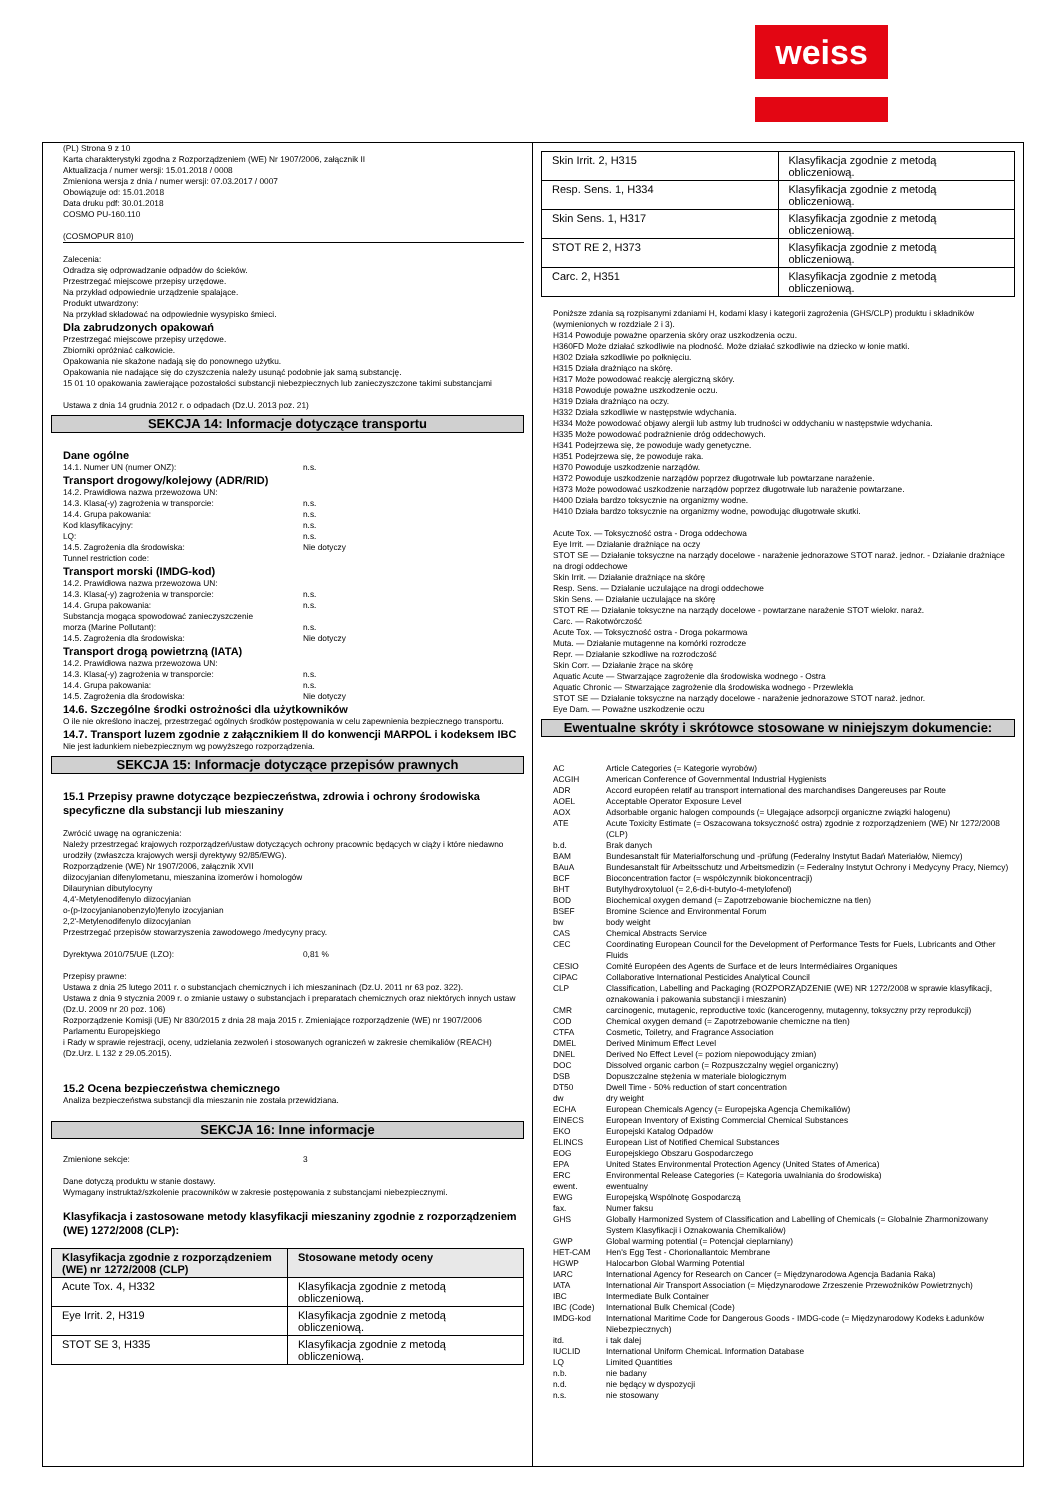weiss
(PL) Strona 9 z 10
Karta charakterystyki zgodna z Rozporządzeniem (WE) Nr 1907/2006, załącznik II
Aktualizacja / numer wersji: 15.01.2018 / 0008
Zmieniona wersja z dnia / numer wersji: 07.03.2017 / 0007
Obowiązuje od: 15.01.2018
Data druku pdf: 30.01.2018
COSMO PU-160.110
(COSMOPUR 810)
Zalecenia:
Odradza się odprowadzanie odpadów do ścieków.
Przestrzegać miejscowe przepisy urzędowe.
Na przykład odpowiednie urządzenie spalające.
Produkt utwardzony:
Na przykład składować na odpowiednie wysypisko śmieci.
Dla zabrudzonych opakowań
Przestrzegać miejscowe przepisy urzędowe.
Zbiorniki opróżniać całkowicie.
Opakowania nie skażone nadają się do ponownego użytku.
Opakowania nie nadające się do czyszczenia należy usunąć podobnie jak samą substancję.
15 01 10 opakowania zawierające pozostałości substancji niebezpiecznych lub zanieczyszczone takimi substancjami
Ustawa z dnia 14 grudnia 2012 r. o odpadach (Dz.U. 2013 poz. 21)
SEKCJA 14: Informacje dotyczące transportu
Dane ogólne
14.1. Numer UN (numer ONZ): n.s.
Transport drogowy/kolejowy (ADR/RID)
14.2. Prawidłowa nazwa przewozowa UN:
14.3. Klasa(-y) zagrożenia w transporcie: n.s.
14.4. Grupa pakowania: n.s.
Kod klasyfikacyjny: n.s.
LQ: n.s.
14.5. Zagrożenia dla środowiska: Nie dotyczy
Tunnel restriction code:
Transport morski (IMDG-kod)
14.2. Prawidłowa nazwa przewozowa UN:
14.3. Klasa(-y) zagrożenia w transporcie: n.s.
14.4. Grupa pakowania: n.s.
Substancja mogąca spowodować zanieczyszczenie
morza (Marine Pollutant): n.s.
14.5. Zagrożenia dla środowiska: Nie dotyczy
Transport drogą powietrzną (IATA)
14.2. Prawidłowa nazwa przewozowa UN:
14.3. Klasa(-y) zagrożenia w transporcie: n.s.
14.4. Grupa pakowania: n.s.
14.5. Zagrożenia dla środowiska: Nie dotyczy
14.6. Szczególne środki ostrożności dla użytkowników
O ile nie określono inaczej, przestrzegać ogólnych środków postępowania w celu zapewnienia bezpiecznego transportu.
14.7. Transport luzem zgodnie z załącznikiem II do konwencji MARPOL i kodeksem IBC
Nie jest ładunkiem niebezpiecznym wg powyższego rozporządzenia.
SEKCJA 15: Informacje dotyczące przepisów prawnych
15.1 Przepisy prawne dotyczące bezpieczeństwa, zdrowia i ochrony środowiska specyficzne dla substancji lub mieszaniny
Zwrócić uwagę na ograniczenia:
Należy przestrzegać krajowych rozporządzeń/ustaw dotyczących ochrony pracownic będących w ciąży i które niedawno urodziły (zwłaszcza krajowych wersji dyrektywy 92/85/EWG).
Rozporządzenie (WE) Nr 1907/2006, załącznik XVII
diizocyjanian difenylometanu, mieszanina izomerów i homologów
Dilaurynian dibutylocyny
4,4'-Metylenodifenylo diizocyjanian
o-(p-Izocyjanianobenzylo)fenylo izocyjanian
2,2'-Metylenodifenylo diizocyjanian
Przestrzegać przepisów stowarzyszenia zawodowego /medycyny pracy.
Dyrektywa 2010/75/UE (LZO): 0,81 %
Przepisy prawne:
Ustawa z dnia 25 lutego 2011 r. o substancjach chemicznych i ich mieszaninach (Dz.U. 2011 nr 63 poz. 322).
Ustawa z dnia 9 stycznia 2009 r. o zmianie ustawy o substancjach i preparatach chemicznych oraz niektórych innych ustaw (Dz.U. 2009 nr 20 poz. 106)
Rozporządzenie Komisji (UE) Nr 830/2015 z dnia 28 maja 2015 r. Zmieniające rozporządzenie (WE) nr 1907/2006 Parlamentu Europejskiego
i Rady w sprawie rejestracji, oceny, udzielania zezwoleń i stosowanych ograniczeń w zakresie chemikaliów (REACH) (Dz.Urz. L 132 z 29.05.2015).
15.2 Ocena bezpieczeństwa chemicznego
Analiza bezpieczeństwa substancji dla mieszanin nie została przewidziana.
SEKCJA 16: Inne informacje
Zmienione sekcje: 3
Dane dotyczą produktu w stanie dostawy.
Wymagany instruktaż/szkolenie pracowników w zakresie postępowania z substancjami niebezpiecznymi.
Klasyfikacja i zastosowane metody klasyfikacji mieszaniny zgodnie z rozporządzeniem (WE) 1272/2008 (CLP):
| Klasyfikacja zgodnie z rozporządzeniem (WE) nr 1272/2008 (CLP) | Stosowane metody oceny |
| --- | --- |
| Acute Tox. 4, H332 | Klasyfikacja zgodnie z metodą obliczeniową. |
| Eye Irrit. 2, H319 | Klasyfikacja zgodnie z metodą obliczeniową. |
| STOT SE 3, H335 | Klasyfikacja zgodnie z metodą obliczeniową. |
| Skin Irrit. 2, H315 | Klasyfikacja zgodnie z metodą obliczeniową. |
| Resp. Sens. 1, H334 | Klasyfikacja zgodnie z metodą obliczeniową. |
| Skin Sens. 1, H317 | Klasyfikacja zgodnie z metodą obliczeniową. |
| STOT RE 2, H373 | Klasyfikacja zgodnie z metodą obliczeniową. |
| Carc. 2, H351 | Klasyfikacja zgodnie z metodą obliczeniową. |
Poniższe zdania są rozpisanymi zdaniami H, kodami klasy i kategorii zagrożenia (GHS/CLP) produktu i składników (wymienionych w rozdziale 2 i 3).
H314 Powoduje poważne oparzenia skóry oraz uszkodzenia oczu.
H360FD Może działać szkodliwie na płodność. Może działać szkodliwie na dziecko w łonie matki.
H302 Działa szkodliwie po połknięciu.
H315 Działa drażniąco na skórę.
H317 Może powodować reakcję alergiczną skóry.
H318 Powoduje poważne uszkodzenie oczu.
H319 Działa drażniąco na oczy.
H332 Działa szkodliwie w następstwie wdychania.
H334 Może powodować objawy alergii lub astmy lub trudności w oddychaniu w następstwie wdychania.
H335 Może powodować podrażnienie dróg oddechowych.
H341 Podejrzewa się, że powoduje wady genetyczne.
H351 Podejrzewa się, że powoduje raka.
H370 Powoduje uszkodzenie narządów.
H372 Powoduje uszkodzenie narządów poprzez długotrwałe lub powtarzane narażenie.
H373 Może powodować uszkodzenie narządów poprzez długotrwałe lub narażenie powtarzane.
H400 Działa bardzo toksycznie na organizmy wodne.
H410 Działa bardzo toksycznie na organizmy wodne, powodując długotrwałe skutki.
Acute Tox. — Toksyczność ostra - Droga oddechowa
Eye Irrit. — Działanie drażniące na oczy
STOT SE — Działanie toksyczne na narządy docelowe - narażenie jednorazowe STOT naraż. jednor. - Działanie drażniące na drogi oddechowe
Skin Irrit. — Działanie drażniące na skórę
Resp. Sens. — Działanie uczulające na drogi oddechowe
Skin Sens. — Działanie uczulające na skórę
STOT RE — Działanie toksyczne na narządy docelowe - powtarzane narażenie STOT wielokr. naraż.
Carc. — Rakotwórczość
Acute Tox. — Toksyczność ostra - Droga pokarmowa
Muta. — Działanie mutagenne na komórki rozrodcze
Repr. — Działanie szkodliwe na rozrodczość
Skin Corr. — Działanie żrące na skórę
Aquatic Acute — Stwarzające zagrożenie dla środowiska wodnego - Ostra
Aquatic Chronic — Stwarzające zagrożenie dla środowiska wodnego - Przewlekła
STOT SE — Działanie toksyczne na narządy docelowe - narażenie jednorazowe STOT naraż. jednor.
Eye Dam. — Poważne uszkodzenie oczu
Ewentualne skróty i skrótowce stosowane w niniejszym dokumencie:
AC Article Categories (= Kategorie wyrobów)
ACGIH American Conference of Governmental Industrial Hygienists
ADR Accord européen relatif au transport international des marchandises Dangereuses par Route
AOEL Acceptable Operator Exposure Level
AOX Adsorbable organic halogen compounds (= Ulegające adsorpcji organiczne związki halogenu)
ATE Acute Toxicity Estimate (= Oszacowana toksyczność ostra) zgodnie z rozporządzeniem (WE) Nr 1272/2008 (CLP)
b.d. Brak danych
BAM Bundesanstalt für Materialforschung und -prüfung (Federalny Instytut Badań Materiałów, Niemcy)
BAuA Bundesanstalt für Arbeitsschutz und Arbeitsmedizin (= Federalny Instytut Ochrony i Medycyny Pracy, Niemcy)
BCF Bioconcentration factor (= współczynnik biokoncentracji)
BHT Butylhydroxytoluol (= 2,6-di-t-butylo-4-metylofenol)
BOD Biochemical oxygen demand (= Zapotrzebowanie biochemiczne na tlen)
BSEF Bromine Science and Environmental Forum
bw body weight
CAS Chemical Abstracts Service
CEC Coordinating European Council for the Development of Performance Tests for Fuels, Lubricants and Other Fluids
CESIO Comité Européen des Agents de Surface et de leurs Intermédiaires Organiques
CIPAC Collaborative International Pesticides Analytical Council
CLP Classification, Labelling and Packaging (ROZPORZĄDZENIE (WE) NR 1272/2008 w sprawie klasyfikacji, oznakowania i pakowania substancji i mieszanin)
CMR carcinogenic, mutagenic, reproductive toxic (kancerogenny, mutagenny, toksyczny przy reprodukcji)
COD Chemical oxygen demand (= Zapotrzebowanie chemiczne na tlen)
CTFA Cosmetic, Toiletry, and Fragrance Association
DMEL Derived Minimum Effect Level
DNEL Derived No Effect Level (= poziom niepowodujący zmian)
DOC Dissolved organic carbon (= Rozpuszczalny węgiel organiczny)
DSB Dopuszczalne stężenia w materiale biologicznym
DT50 Dwell Time - 50% reduction of start concentration
dw dry weight
ECHA European Chemicals Agency (= Europejska Agencja Chemikaliów)
EINECS European Inventory of Existing Commercial Chemical Substances
EKO Europejski Katalog Odpadów
ELINCS European List of Notified Chemical Substances
EOG Europejskiego Obszaru Gospodarczego
EPA United States Environmental Protection Agency (United States of America)
ERC Environmental Release Categories (= Kategoria uwalniania do środowiska)
ewent. ewentualny
EWG Europejską Wspólnotę Gospodarczą
fax. Numer faksu
GHS Globally Harmonized System of Classification and Labelling of Chemicals (= Globalnie Zharmonizowany System Klasyfikacji i Oznakowania Chemikaliów)
GWP Global warming potential (= Potencjał cieplarniany)
HET-CAM Hen's Egg Test - Chorionallantoic Membrane
HGWP Halocarbon Global Warming Potential
IARC International Agency for Research on Cancer (= Międzynarodowa Agencja Badania Raka)
IATA International Air Transport Association (= Międzynarodowe Zrzeszenie Przewoźników Powietrznych)
IBC Intermediate Bulk Container
IBC (Code) International Bulk Chemical (Code)
IMDG-kod International Maritime Code for Dangerous Goods - IMDG-code (= Międzynarodowy Kodeks Ładunków Niebezpiecznych)
itd. i tak dalej
IUCLID International Uniform ChemicaL Information Database
LQ Limited Quantities
n.b. nie badany
n.d. nie będący w dyspozycji
n.s. nie stosowany